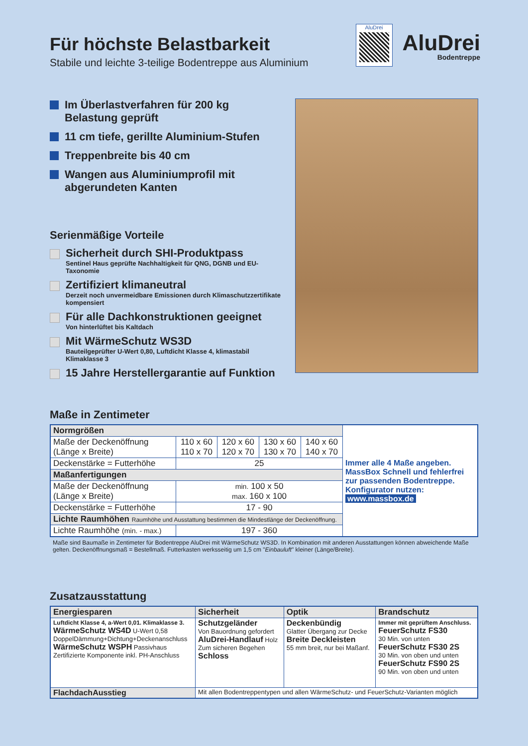Für höchste Belastbarkeit
Stabile und leichte 3-teilige Bodentreppe aus Aluminium
AluDrei
AluDrei
Bodentreppe
Im Überlastverfahren für 200 kg
Belastung geprüft
11 cm tiefe, gerillte Aluminium-Stufen
Treppenbreite bis 40 cm
Wangen aus Aluminiumprofil mit
abgerundeten Kanten
Serienmäßige Vorteile
Sicherheit durch SHI-Produktpass
Sentinel Haus geprüfte Nachhaltigkeit für QNG, DGNB und EU-Taxonomie
Zertifiziert klimaneutral
Derzeit noch unvermeidbare Emissionen durch Klimaschutzzertifikate kompensiert
Für alle Dachkonstruktionen geeignet
Von hinterlüftet bis Kaltdach
Mit WärmeSchutz WS3D
Bauteilgeprüfter U-Wert 0,80, Luftdicht Klasse 4, klimastabil Klimaklasse 3
15 Jahre Herstellergarantie auf Funktion
Maße in Zentimeter
| Normgrößen | | | | | Immer alle 4 Maße angeben. MassBox Schnell und fehlerfrei zur passenden Bodentreppe. Konfigurator nutzen: www.massbox.de |
| Maße der Deckenöffnung (Länge x Breite) | 110 x 60 110 x 70 | 120 x 60 120 x 70 | 130 x 60 130 x 70 | 140 x 60 140 x 70 | |
| Deckenstärke = Futterhöhe | 25 | | | | |
| Maßanfertigungen | | | | | |
| Maße der Deckenöffnung (Länge x Breite) | min. 100 x 50 max. 160 x 100 | | | | |
| Deckenstärke = Futterhöhe | 17 - 90 | | | | |
| Lichte Raumhöhen Raumhöhe und Ausstattung bestimmen die Mindestlänge der Deckenöffnung. | | | | | |
| Lichte Raumhöhe (min. - max.) | 197 - 360 | | | | |
Maße sind Baumaße in Zentimeter für Bodentreppe AluDrei mit WärmeSchutz WS3D. In Kombination mit anderen Ausstattungen können abweichende Maße gelten. Deckenöffnungsmaß = Bestellmaß. Futterkasten werksseitig um 1,5 cm "Einbauluft" kleiner (Länge/Breite).
Zusatzausstattung
| Energiesparen | Sicherheit | Optik | Brandschutz |
| --- | --- | --- | --- |
| Luftdicht Klasse 4, a-Wert 0,01. Klimaklasse 3. WärmeSchutz WS4D U-Wert 0,58 DoppelDämmung+Dichtung+Deckenanschluss WärmeSchutz WSPH Passivhaus Zertifizierte Komponente inkl. PH-Anschluss | Schutzgeländer Von Bauordnung gefordert AluDrei-Handlauf Holz Zum sicheren Begehen Schloss | Deckenbündig Glatter Übergang zur Decke Breite Deckleisten 55 mm breit, nur bei Maßanf. | Immer mit geprüftem Anschluss. FeuerSchutz FS30 30 Min. von unten FeuerSchutz FS30 2S 30 Min. von oben und unten FeuerSchutz FS90 2S 90 Min. von oben und unten |
| FlachdachAusstieg | Mit allen Bodentreppentypen und allen WärmeSchutz- und FeuerSchutz-Varianten möglich | | |